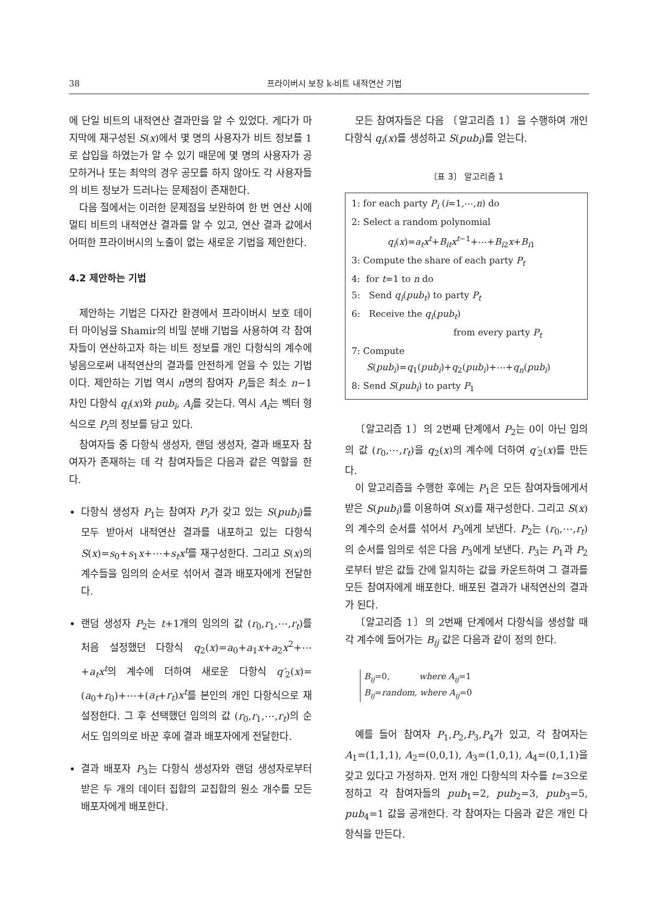38 프라이버시 보장 k-비트 내적연산 기법
에 단일 비트의 내적연산 결과만을 알 수 있었다. 게다가 마지막에 재구성된 S(x)에서 몇 명의 사용자가 비트 정보를 1로 삽입을 하였는가 알 수 있기 때문에 몇 명의 사용자가 공모하거나 또는 최악의 경우 공모를 하지 않아도 각 사용자들의 비트 정보가 드러나는 문제점이 존재한다.
다음 절에서는 이러한 문제점을 보완하여 한 번 연산 시에 멀티 비트의 내적연산 결과를 알 수 있고, 연산 결과 값에서 어떠한 프라이버시의 노출이 없는 새로운 기법을 제안한다.
4.2 제안하는 기법
제안하는 기법은 다자간 환경에서 프라이버시 보호 데이터 마이닝을 Shamir의 비밀 분배 기법을 사용하여 각 참여자들이 연산하고자 하는 비트 정보를 개인 다항식의 계수에 넣음으로써 내적연산의 결과를 안전하게 얻을 수 있는 기법이다. 제안하는 기법 역시 n명의 참여자 P<sub>i</sub>들은 최소 n−1차인 다항식 q<sub>i</sub>(x)와 pub<sub>i</sub>, A<sub>i</sub>를 갖는다. 역시 A<sub>i</sub>는 벡터 형식으로 P<sub>i</sub>의 정보를 담고 있다.
참여자들 중 다항식 생성자, 랜덤 생성자, 결과 배포자 참여자가 존재하는 데 각 참여자들은 다음과 같은 역할을 한다.
다항식 생성자 P<sub>1</sub>는 참여자 P<sub>i</sub>가 갖고 있는 S(pub<sub>i</sub>)를 모두 받아서 내적연산 결과를 내포하고 있는 다항식 S(x)=s<sub>0</sub>+s<sub>1</sub>x+⋯+s<sub>t</sub>x<sup>t</sup>를 재구성한다. 그리고 S(x)의 계수들을 임의의 순서로 섞어서 결과 배포자에게 전달한다.
랜덤 생성자 P<sub>2</sub>는 t+1개의 임의의 값 (r<sub>0</sub>,r<sub>1</sub>,⋯,r<sub>t</sub>)를 처음 설정했던 다항식 q<sub>2</sub>(x)=a<sub>0</sub>+a<sub>1</sub>x+a<sub>2</sub>x<sup>2</sup>+⋯+a<sub>t</sub>x<sup>t</sup>의 계수에 더하여 새로운 다항식 q′<sub>2</sub>(x)=(a<sub>0</sub>+r<sub>0</sub>)+⋯+(a<sub>t</sub>+r<sub>t</sub>)x<sup>t</sup>를 본인의 개인 다항식으로 재설정한다. 그 후 선택했던 임의의 값 (r<sub>0</sub>,r<sub>1</sub>,⋯,r<sub>t</sub>)의 순서도 임의의로 바꾼 후에 결과 배포자에게 전달한다.
결과 배포자 P<sub>3</sub>는 다항식 생성자와 랜덤 생성자로부터 받은 두 개의 데이터 집합의 교집합의 원소 개수를 모든 배포자에게 배포한다.
모든 참여자들은 다음 〔알고리즘 1〕을 수행하여 개인 다항식 q<sub>i</sub>(x)를 생성하고 S(pub<sub>i</sub>)를 얻는다.
〔표 3〕 알고리즘 1
1: for each party P<sub>i</sub> (i=1,⋯,n) do
2: Select a random polynomial
q<sub>i</sub>(x)=a<sub>t</sub>x<sup>t</sup>+B<sub>it</sub>x<sup>t−1</sup>+⋯+B<sub>i2</sub>x+B<sub>i1</sub>
3: Compute the share of each party P<sub>t</sub>
4: for t=1 to n do
5: Send q<sub>i</sub>(pub<sub>t</sub>) to party P<sub>t</sub>
6: Receive the q<sub>i</sub>(pub<sub>t</sub>)
from every party P<sub>t</sub>
7: Compute
S(pub<sub>i</sub>)=q<sub>1</sub>(pub<sub>i</sub>)+q<sub>2</sub>(pub<sub>i</sub>)+⋯+q<sub>n</sub>(pub<sub>i</sub>)
8: Send S(pub<sub>i</sub>) to party P<sub>1</sub>
〔알고리즘 1〕의 2번째 단계에서 P<sub>2</sub>는 0이 아닌 임의의 값 (r<sub>0</sub>,⋯,r<sub>t</sub>)을 q<sub>2</sub>(x)의 계수에 더하여 q′<sub>2</sub>(x)를 만든다.
이 알고리즘을 수행한 후에는 P<sub>1</sub>은 모든 참여자들에게서 받은 S(pub<sub>i</sub>)를 이용하여 S(x)를 재구성한다. 그리고 S(x)의 계수의 순서를 섞어서 P<sub>3</sub>에게 보낸다. P<sub>2</sub>는 (r<sub>0</sub>,⋯,r<sub>t</sub>)의 순서를 임의로 섞은 다음 P<sub>3</sub>에게 보낸다. P<sub>3</sub>는 P<sub>1</sub>과 P<sub>2</sub>로부터 받은 값들 간에 일치하는 값을 카운트하여 그 결과를 모든 참여자에게 배포한다. 배포된 결과가 내적연산의 결과가 된다.
〔알고리즘 1〕의 2번째 단계에서 다항식을 생성할 때 각 계수에 들어가는 B<sub>ij</sub> 값은 다음과 같이 정의 한다.
B<sub>ij</sub>=0, where A<sub>ij</sub>=1
B<sub>ij</sub>=random, where A<sub>ij</sub>=0
예를 들어 참여자 P<sub>1</sub>,P<sub>2</sub>,P<sub>3</sub>,P<sub>4</sub>가 있고, 각 참여자는 A<sub>1</sub>=(1,1,1), A<sub>2</sub>=(0,0,1), A<sub>3</sub>=(1,0,1), A<sub>4</sub>=(0,1,1)을 갖고 있다고 가정하자. 먼저 개인 다항식의 차수를 t=3으로 정하고 각 참여자들의 pub<sub>1</sub>=2, pub<sub>2</sub>=3, pub<sub>3</sub>=5, pub<sub>4</sub>=1 값을 공개한다. 각 참여자는 다음과 같은 개인 다항식을 만든다.